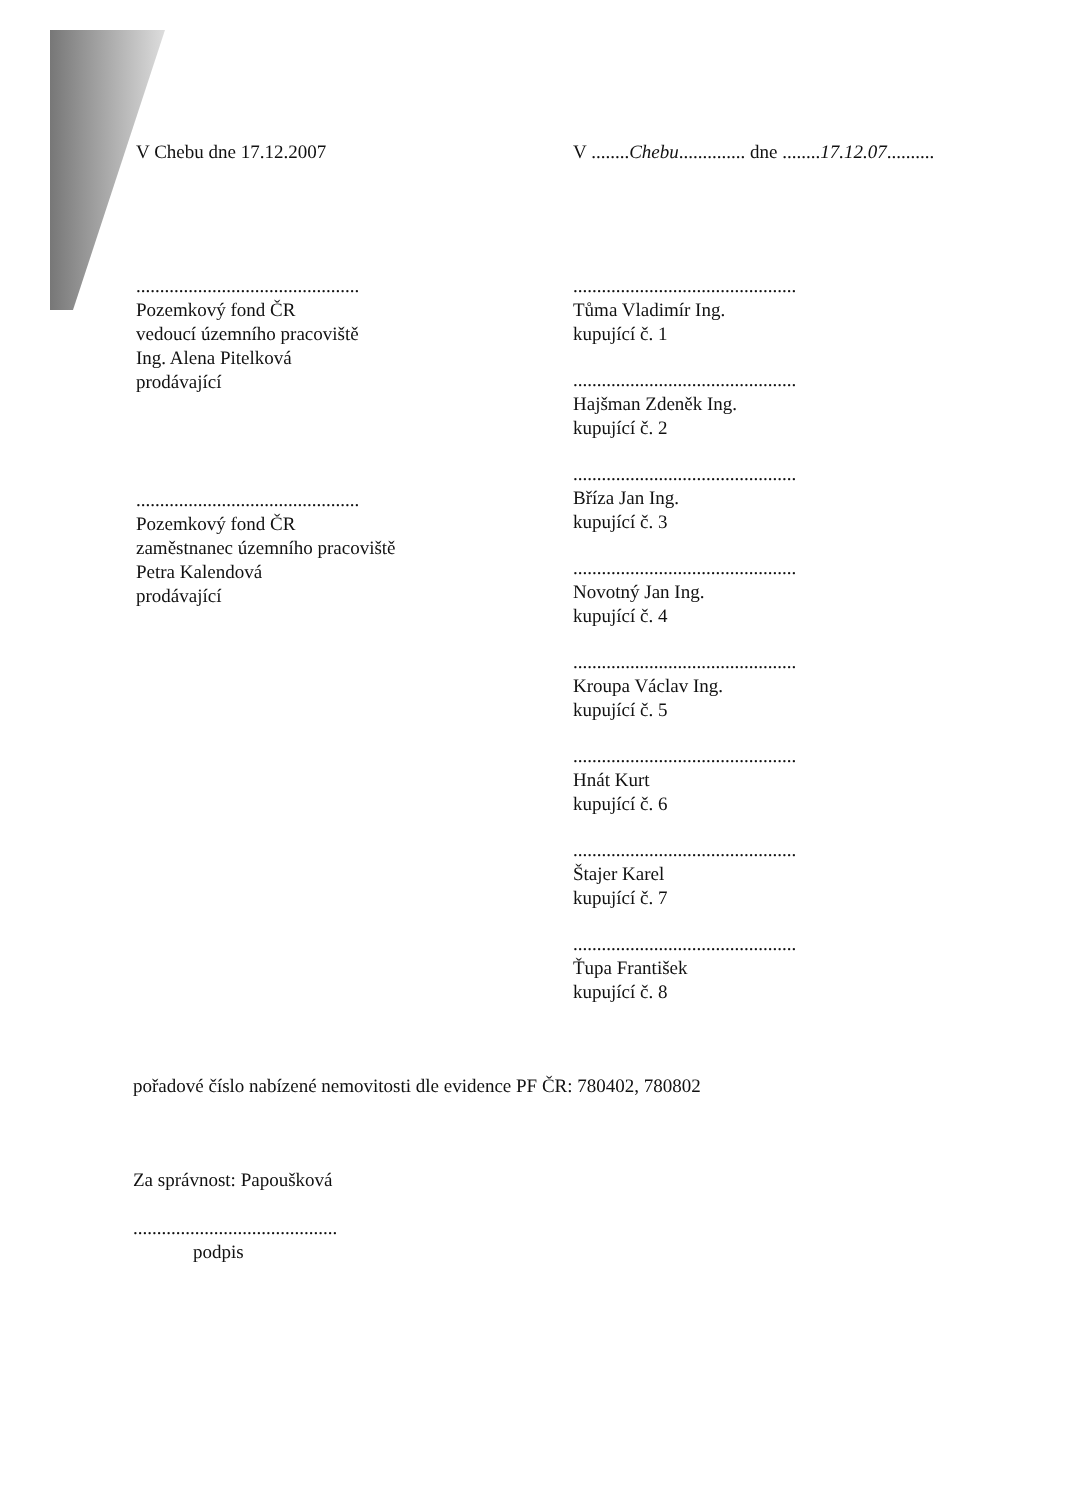V Chebu dne 17.12.2007
...............................................
Pozemkový fond ČR
vedoucí územního pracoviště
Ing. Alena Pitelková
prodávající
...............................................
Pozemkový fond ČR
zaměstnanec územního pracoviště
Petra Kalendová
prodávající
V ........Chebu.............. dne ........17.12.07..........
...............................................
Tůma Vladimír Ing.
kupující č. 1
...............................................
Hajšman Zdeněk Ing.
kupující č. 2
...............................................
Bříza Jan Ing.
kupující č. 3
...............................................
Novotný Jan Ing.
kupující č. 4
...............................................
Kroupa Václav Ing.
kupující č. 5
...............................................
Hnát Kurt
kupující č. 6
...............................................
Štajer Karel
kupující č. 7
...............................................
Ťupa František
kupující č. 8
pořadové číslo nabízené nemovitosti dle evidence PF ČR: 780402, 780802
Za správnost: Papoušková
...........................................
podpis